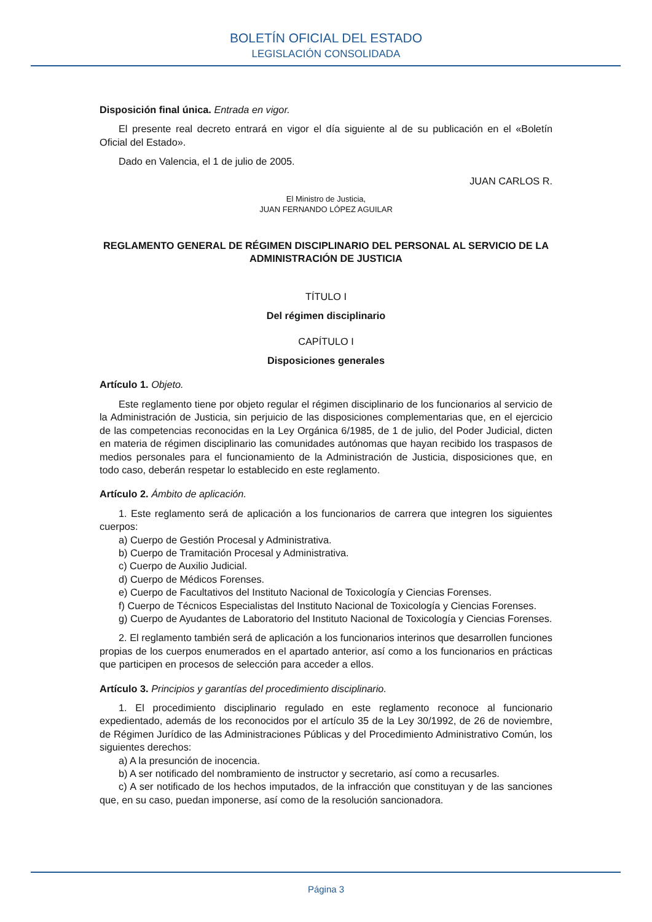BOLETÍN OFICIAL DEL ESTADO
LEGISLACIÓN CONSOLIDADA
Disposición final única. Entrada en vigor.
El presente real decreto entrará en vigor el día siguiente al de su publicación en el «Boletín Oficial del Estado».
Dado en Valencia, el 1 de julio de 2005.
JUAN CARLOS R.
El Ministro de Justicia,
JUAN FERNANDO LÓPEZ AGUILAR
REGLAMENTO GENERAL DE RÉGIMEN DISCIPLINARIO DEL PERSONAL AL SERVICIO DE LA ADMINISTRACIÓN DE JUSTICIA
TÍTULO I
Del régimen disciplinario
CAPÍTULO I
Disposiciones generales
Artículo 1. Objeto.
Este reglamento tiene por objeto regular el régimen disciplinario de los funcionarios al servicio de la Administración de Justicia, sin perjuicio de las disposiciones complementarias que, en el ejercicio de las competencias reconocidas en la Ley Orgánica 6/1985, de 1 de julio, del Poder Judicial, dicten en materia de régimen disciplinario las comunidades autónomas que hayan recibido los traspasos de medios personales para el funcionamiento de la Administración de Justicia, disposiciones que, en todo caso, deberán respetar lo establecido en este reglamento.
Artículo 2. Ámbito de aplicación.
1. Este reglamento será de aplicación a los funcionarios de carrera que integren los siguientes cuerpos:
a) Cuerpo de Gestión Procesal y Administrativa.
b) Cuerpo de Tramitación Procesal y Administrativa.
c) Cuerpo de Auxilio Judicial.
d) Cuerpo de Médicos Forenses.
e) Cuerpo de Facultativos del Instituto Nacional de Toxicología y Ciencias Forenses.
f) Cuerpo de Técnicos Especialistas del Instituto Nacional de Toxicología y Ciencias Forenses.
g) Cuerpo de Ayudantes de Laboratorio del Instituto Nacional de Toxicología y Ciencias Forenses.
2. El reglamento también será de aplicación a los funcionarios interinos que desarrollen funciones propias de los cuerpos enumerados en el apartado anterior, así como a los funcionarios en prácticas que participen en procesos de selección para acceder a ellos.
Artículo 3. Principios y garantías del procedimiento disciplinario.
1. El procedimiento disciplinario regulado en este reglamento reconoce al funcionario expedientado, además de los reconocidos por el artículo 35 de la Ley 30/1992, de 26 de noviembre, de Régimen Jurídico de las Administraciones Públicas y del Procedimiento Administrativo Común, los siguientes derechos:
a) A la presunción de inocencia.
b) A ser notificado del nombramiento de instructor y secretario, así como a recusarles.
c) A ser notificado de los hechos imputados, de la infracción que constituyan y de las sanciones que, en su caso, puedan imponerse, así como de la resolución sancionadora.
Página 3